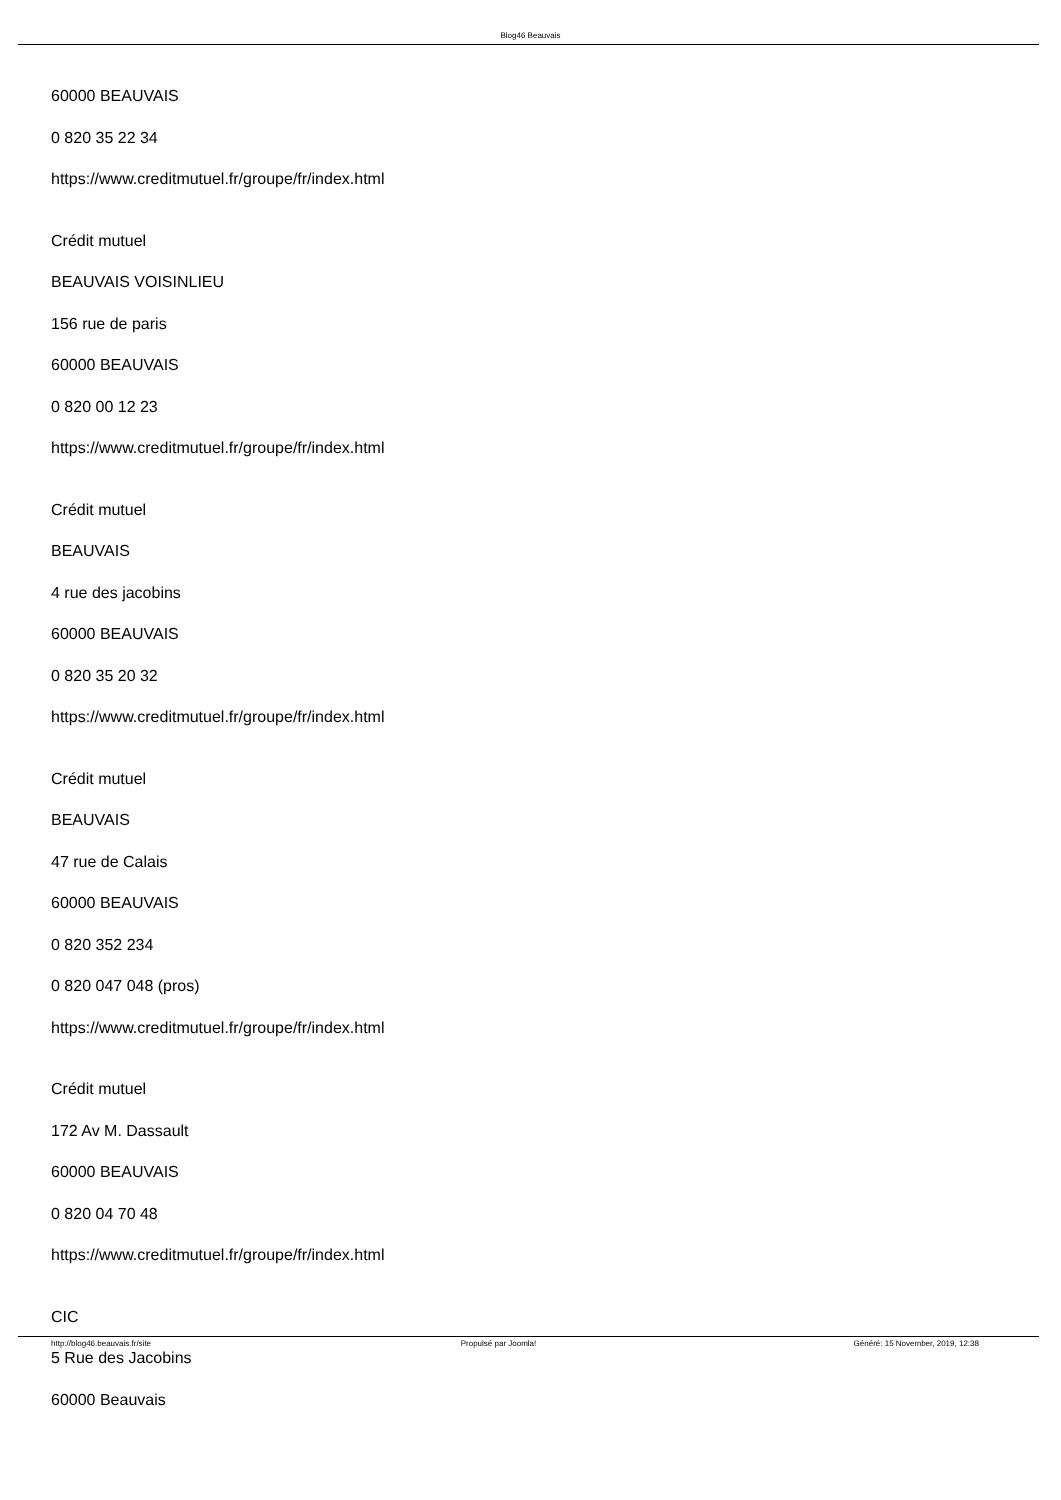Blog46 Beauvais
60000 BEAUVAIS
0 820 35 22 34
https://www.creditmutuel.fr/groupe/fr/index.html
Crédit mutuel
BEAUVAIS VOISINLIEU
156 rue de paris
60000 BEAUVAIS
0 820 00 12 23
https://www.creditmutuel.fr/groupe/fr/index.html
Crédit mutuel
BEAUVAIS
4 rue des jacobins
60000 BEAUVAIS
0 820 35 20 32
https://www.creditmutuel.fr/groupe/fr/index.html
Crédit mutuel
BEAUVAIS
47 rue de Calais
60000 BEAUVAIS
0 820 352 234
0 820 047 048 (pros)
https://www.creditmutuel.fr/groupe/fr/index.html
Crédit mutuel
172 Av M. Dassault
60000 BEAUVAIS
0 820 04 70 48
https://www.creditmutuel.fr/groupe/fr/index.html
CIC
5 Rue des Jacobins
60000 Beauvais
http://blog46.beauvais.fr/site Propulsé par Joomla! Généré: 15 November, 2019, 12:38